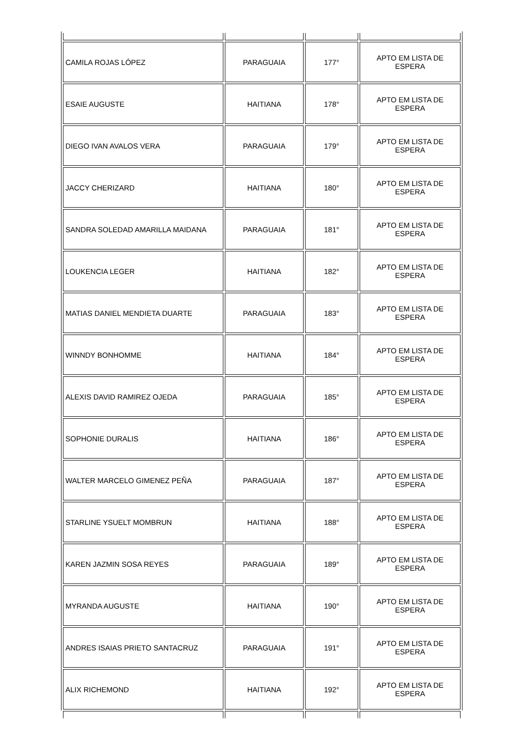| CAMILA ROJAS LÓPEZ | PARAGUAIA | 177° | APTO EM LISTA DE ESPERA |
| ESAIE AUGUSTE | HAITIANA | 178° | APTO EM LISTA DE ESPERA |
| DIEGO IVAN AVALOS VERA | PARAGUAIA | 179° | APTO EM LISTA DE ESPERA |
| JACCY CHERIZARD | HAITIANA | 180° | APTO EM LISTA DE ESPERA |
| SANDRA SOLEDAD AMARILLA MAIDANA | PARAGUAIA | 181° | APTO EM LISTA DE ESPERA |
| LOUKENCIA LEGER | HAITIANA | 182° | APTO EM LISTA DE ESPERA |
| MATIAS DANIEL MENDIETA DUARTE | PARAGUAIA | 183° | APTO EM LISTA DE ESPERA |
| WINNDY BONHOMME | HAITIANA | 184° | APTO EM LISTA DE ESPERA |
| ALEXIS DAVID RAMIREZ OJEDA | PARAGUAIA | 185° | APTO EM LISTA DE ESPERA |
| SOPHONIE DURALIS | HAITIANA | 186° | APTO EM LISTA DE ESPERA |
| WALTER MARCELO GIMENEZ PEÑA | PARAGUAIA | 187° | APTO EM LISTA DE ESPERA |
| STARLINE YSUELT MOMBRUN | HAITIANA | 188° | APTO EM LISTA DE ESPERA |
| KAREN JAZMIN SOSA REYES | PARAGUAIA | 189° | APTO EM LISTA DE ESPERA |
| MYRANDA AUGUSTE | HAITIANA | 190° | APTO EM LISTA DE ESPERA |
| ANDRES ISAIAS PRIETO SANTACRUZ | PARAGUAIA | 191° | APTO EM LISTA DE ESPERA |
| ALIX RICHEMOND | HAITIANA | 192° | APTO EM LISTA DE ESPERA |